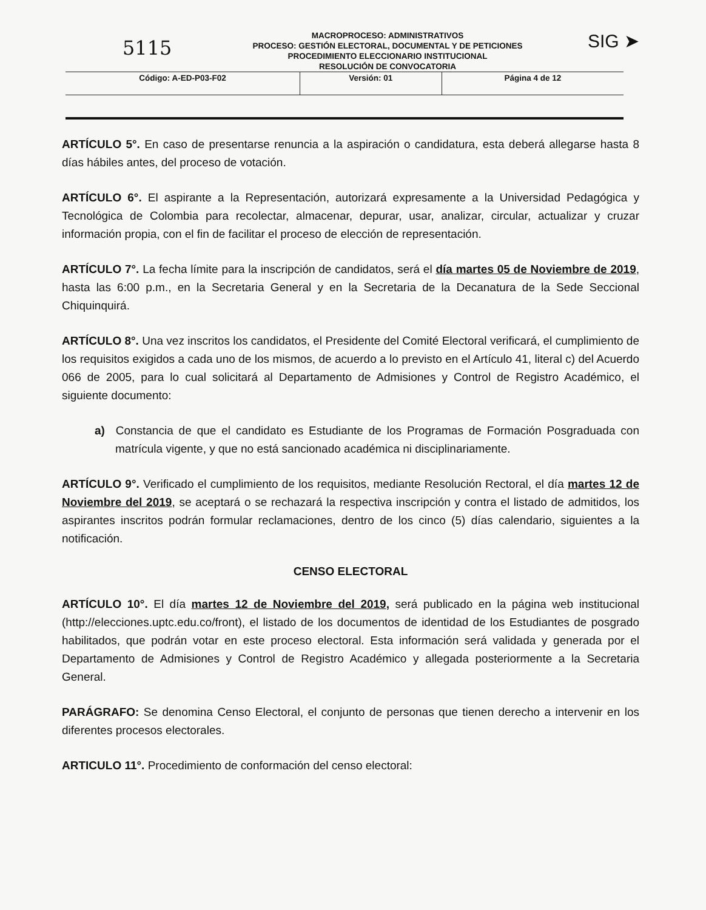5115
MACROPROCESO: ADMINISTRATIVOS
PROCESO: GESTIÓN ELECTORAL, DOCUMENTAL Y DE PETICIONES
PROCEDIMIENTO ELECCIONARIO INSTITUCIONAL
RESOLUCIÓN DE CONVOCATORIA
SIG ➤
| Código: A-ED-P03-F02 | Versión: 01 | Página 4 de 12 |
ARTÍCULO 5°. En caso de presentarse renuncia a la aspiración o candidatura, esta deberá allegarse hasta 8 días hábiles antes, del proceso de votación.
ARTÍCULO 6°. El aspirante a la Representación, autorizará expresamente a la Universidad Pedagógica y Tecnológica de Colombia para recolectar, almacenar, depurar, usar, analizar, circular, actualizar y cruzar información propia, con el fin de facilitar el proceso de elección de representación.
ARTÍCULO 7°. La fecha límite para la inscripción de candidatos, será el día martes 05 de Noviembre de 2019, hasta las 6:00 p.m., en la Secretaria General y en la Secretaria de la Decanatura de la Sede Seccional Chiquinquirá.
ARTÍCULO 8°. Una vez inscritos los candidatos, el Presidente del Comité Electoral verificará, el cumplimiento de los requisitos exigidos a cada uno de los mismos, de acuerdo a lo previsto en el Artículo 41, literal c) del Acuerdo 066 de 2005, para lo cual solicitará al Departamento de Admisiones y Control de Registro Académico, el siguiente documento:
a) Constancia de que el candidato es Estudiante de los Programas de Formación Posgraduada con matrícula vigente, y que no está sancionado académica ni disciplinariamente.
ARTÍCULO 9°. Verificado el cumplimiento de los requisitos, mediante Resolución Rectoral, el día martes 12 de Noviembre del 2019, se aceptará o se rechazará la respectiva inscripción y contra el listado de admitidos, los aspirantes inscritos podrán formular reclamaciones, dentro de los cinco (5) días calendario, siguientes a la notificación.
CENSO ELECTORAL
ARTÍCULO 10°. El día martes 12 de Noviembre del 2019, será publicado en la página web institucional (http://elecciones.uptc.edu.co/front), el listado de los documentos de identidad de los Estudiantes de posgrado habilitados, que podrán votar en este proceso electoral. Esta información será validada y generada por el Departamento de Admisiones y Control de Registro Académico y allegada posteriormente a la Secretaria General.
PARÁGRAFO: Se denomina Censo Electoral, el conjunto de personas que tienen derecho a intervenir en los diferentes procesos electorales.
ARTICULO 11°. Procedimiento de conformación del censo electoral: